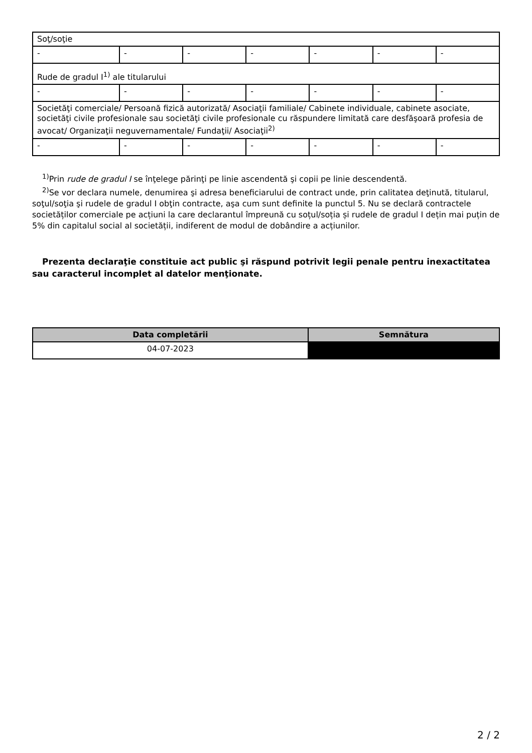| Soţ/soţie | | | | | | |
| - | - | - | - | - | - | - |
| Rude de gradul I<sup>1)</sup> ale titularului | | | | | | |
| - | - | - | - | - | - | - |
| Societăţi comerciale/ Persoană fizică autorizată/ Asociaţii familiale/ Cabinete individuale, cabinete asociate, societăţi civile profesionale sau societăţi civile profesionale cu răspundere limitată care desfăşoară profesia de avocat/ Organizaţii neguvernamentale/ Fundaţii/ Asociaţii<sup>2)</sup> | | | | | | |
| - | - | - | - | - | - | - |
<sup>1)</sup> Prin rude de gradul I se înţelege părinţi pe linie ascendentă şi copii pe linie descendentă.
<sup>2)</sup> Se vor declara numele, denumirea şi adresa beneficiarului de contract unde, prin calitatea deţinută, titularul, soţul/soţia şi rudele de gradul I obţin contracte, aşa cum sunt definite la punctul 5. Nu se declară contractele societăților comerciale pe acțiuni la care declarantul împreună cu soțul/soția și rudele de gradul I dețin mai puțin de 5% din capitalul social al societății, indiferent de modul de dobândire a acțiunilor.
Prezenta declaraţie constituie act public şi răspund potrivit legii penale pentru inexactitatea sau caracterul incomplet al datelor menţionate.
| Data completării | Semnătura |
| --- | --- |
| 04-07-2023 | |
2 / 2